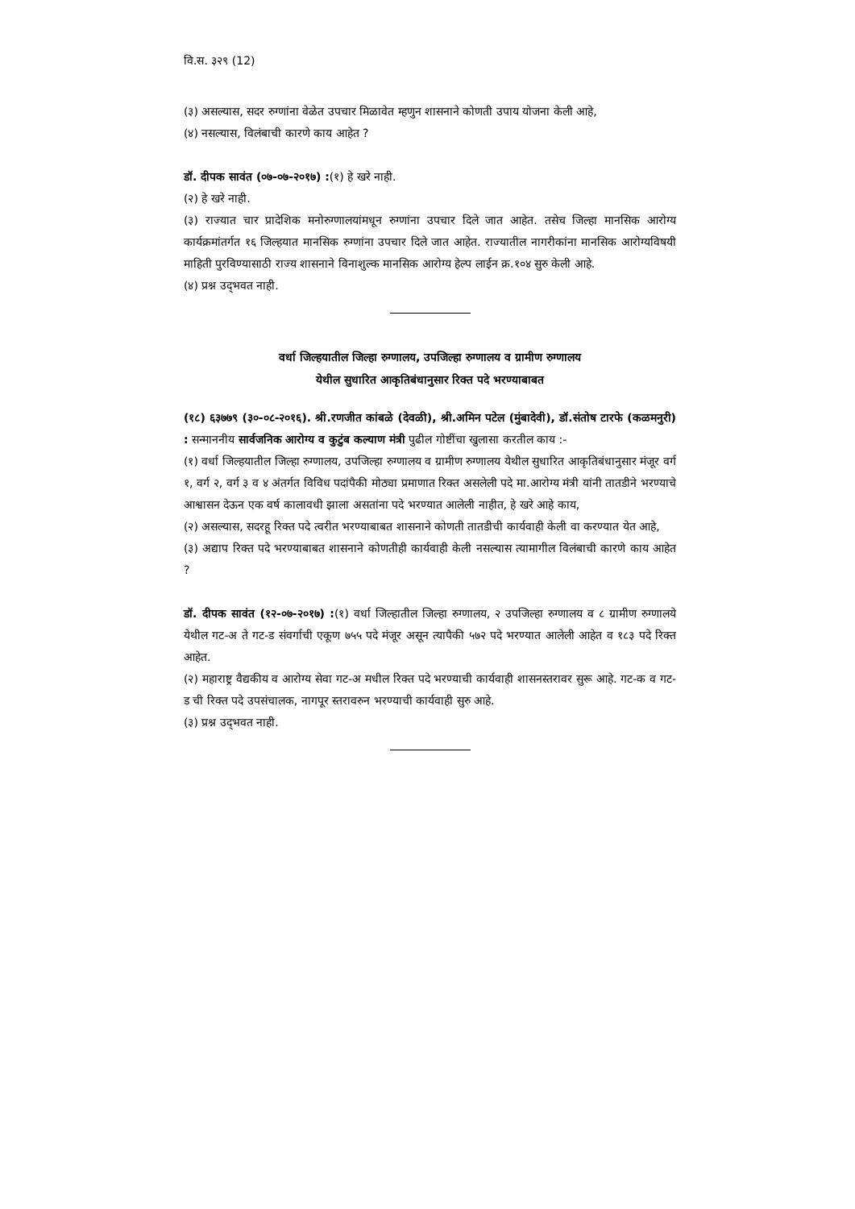वि.स. ३२९ (12)
(३) असल्यास, सदर रुग्णांना वेळेत उपचार मिळावेत म्हणुन शासनाने कोणती उपाय योजना केली आहे,
(४) नसल्यास, विलंबाची कारणे काय आहेत ?
डॉ. दीपक सावंत (०७-०७-२०१७) :(१) हे खरे नाही.
(२) हे खरे नाही.
(३) राज्यात चार प्रादेशिक मनोरुग्णालयांमधून रुग्णांना उपचार दिले जात आहेत. तसेच जिल्हा मानसिक आरोग्य कार्यक्रमांतर्गत १६ जिल्हयात मानसिक रुग्णांना उपचार दिले जात आहेत. राज्यातील नागरीकांना मानसिक आरोग्यविषयी माहिती पुरविण्यासाठी राज्य शासनाने विनाशुल्क मानसिक आरोग्य हेल्प लाईन क्र.१०४ सुरु केली आहे.
(४) प्रश्न उद्‌भवत नाही.
वर्धा जिल्हयातील जिल्हा रुग्णालय, उपजिल्हा रुग्णालय व ग्रामीण रुग्णालय
येथील सुधारित आकृतिबंधानुसार रिक्त पदे भरण्याबाबत
(१८) ६३७७९ (३०-०८-२०१६). श्री.रणजीत कांबळे (देवळी), श्री.अमिन पटेल (मुंबादेवी), डॉ.संतोष टारफे (कळमनुरी) : सन्माननीय सार्वजनिक आरोग्य व कुटुंब कल्याण मंत्री पुढील गोष्टींचा खुलासा करतील काय :-
(१) वर्धा जिल्हयातील जिल्हा रुग्णालय, उपजिल्हा रुग्णालय व ग्रामीण रुग्णालय येथील सुधारित आकृतिबंधानुसार मंजूर वर्ग १, वर्ग २, वर्ग ३ व ४ अंतर्गत विविध पदांपैकी मोठ्या प्रमाणात रिक्त असलेली पदे मा.आरोग्य मंत्री यांनी तातडीने भरण्याचे आश्वासन देऊन एक वर्ष कालावधी झाला असतांना पदे भरण्यात आलेली नाहीत, हे खरे आहे काय,
(२) असल्यास, सदरहू रिक्त पदे त्वरीत भरण्याबाबत शासनाने कोणती तातडीची कार्यवाही केली वा करण्यात येत आहे,
(३) अद्याप रिक्त पदे भरण्याबाबत शासनाने कोणतीही कार्यवाही केली नसल्यास त्यामागील विलंबाची कारणे काय आहेत ?
डॉ. दीपक सावंत (१२-०७-२०१७) :(१) वर्धा जिल्हातील जिल्हा रुग्णालय, २ उपजिल्हा रुग्णालय व ८ ग्रामीण रुग्णालये येथील गट-अ ते गट-ड संवर्गाची एकूण ७५५ पदे मंजूर असून त्यापैकी ५७२ पदे भरण्यात आलेली आहेत व १८३ पदे रिक्त आहेत.
(२) महाराष्ट्र वैद्यकीय व आरोग्य सेवा गट-अ मधील रिक्त पदे भरण्याची कार्यवाही शासनस्तरावर सुरू आहे. गट-क व गट-ड ची रिक्त पदे उपसंचालक, नागपूर स्तरावरुन भरण्याची कार्यवाही सुरु आहे.
(३) प्रश्न उद्‌भवत नाही.